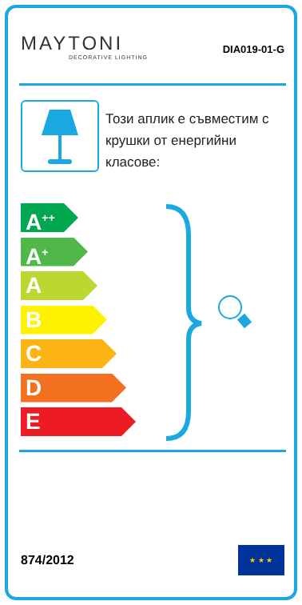MAYTONI
DECORATIVE LIGHTING
DIA019-01-G
Този аплик е съвместим с крушки от енергийни класове:
A<sup>++</sup>
A<sup>+</sup>
A
B
C
D
E
874/2012
★ ★ ★